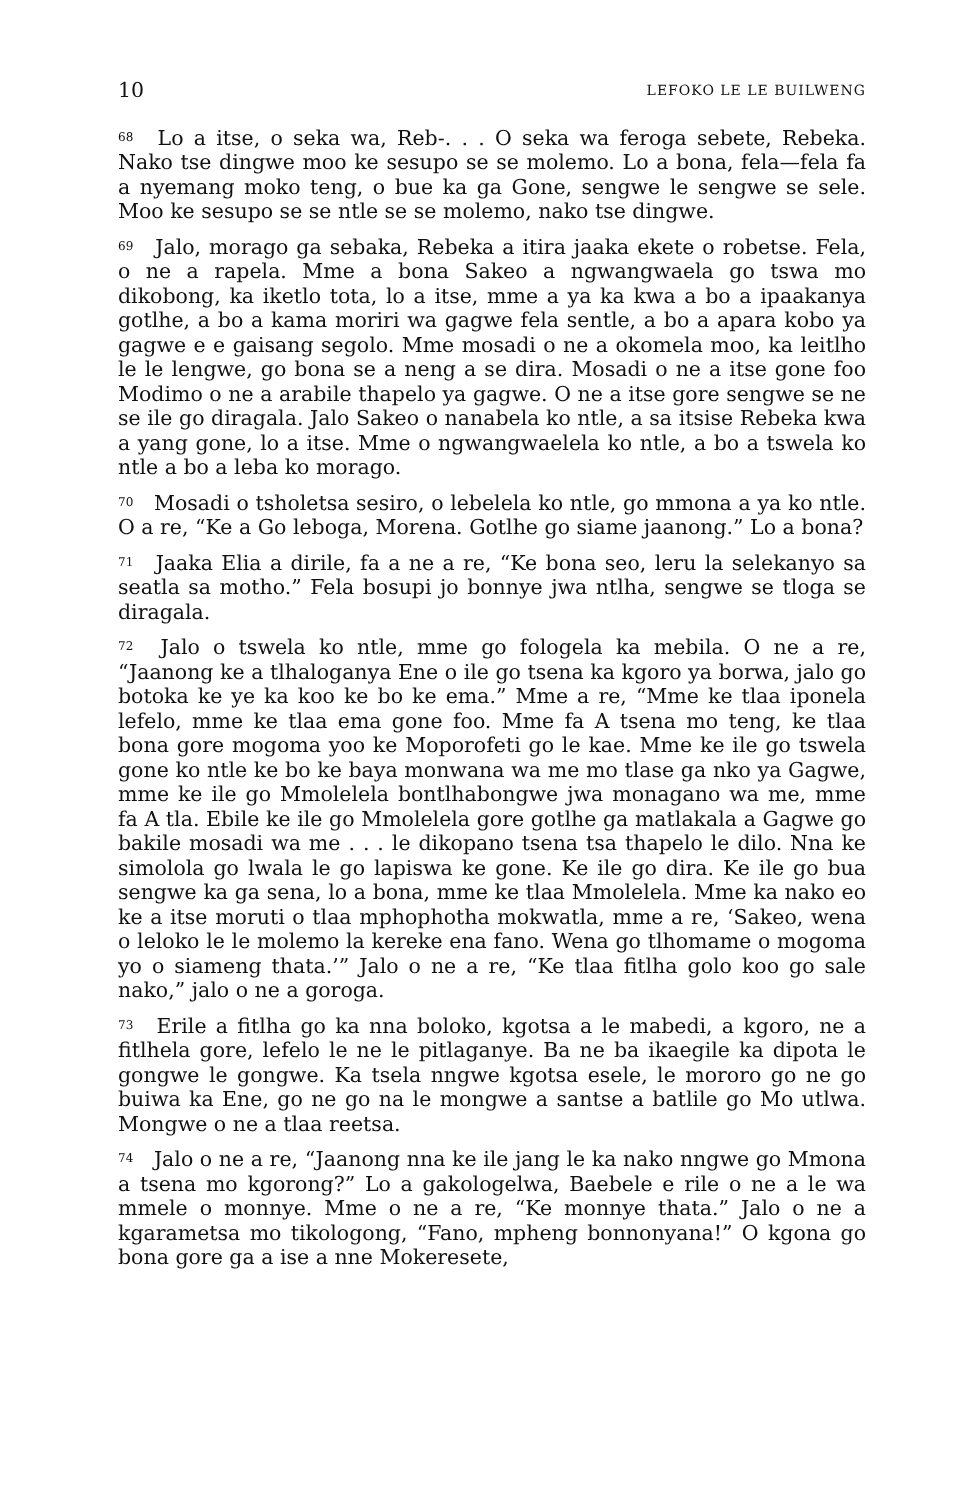10 LEFOKO LE LE BUILWENG
<sup>68</sup> Lo a itse, o seka wa, Reb-. . . O seka wa feroga sebete, Rebeka. Nako tse dingwe moo ke sesupo se se molemo. Lo a bona, fela—fela fa a nyemang moko teng, o bue ka ga Gone, sengwe le sengwe se sele. Moo ke sesupo se se ntle se se molemo, nako tse dingwe.
<sup>69</sup> Jalo, morago ga sebaka, Rebeka a itira jaaka ekete o robetse. Fela, o ne a rapela. Mme a bona Sakeo a ngwangwaela go tswa mo dikobong, ka iketlo tota, lo a itse, mme a ya ka kwa a bo a ipaakanya gotlhe, a bo a kama moriri wa gagwe fela sentle, a bo a apara kobo ya gagwe e e gaisang segolo. Mme mosadi o ne a okomela moo, ka leitlho le le lengwe, go bona se a neng a se dira. Mosadi o ne a itse gone foo Modimo o ne a arabile thapelo ya gagwe. O ne a itse gore sengwe se ne se ile go diragala. Jalo Sakeo o nanabela ko ntle, a sa itsise Rebeka kwa a yang gone, lo a itse. Mme o ngwangwaelela ko ntle, a bo a tswela ko ntle a bo a leba ko morago.
<sup>70</sup> Mosadi o tsholetsa sesiro, o lebelela ko ntle, go mmona a ya ko ntle. O a re, “Ke a Go leboga, Morena. Gotlhe go siame jaanong.” Lo a bona?
<sup>71</sup> Jaaka Elia a dirile, fa a ne a re, “Ke bona seo, leru la selekanyo sa seatla sa motho.” Fela bosupi jo bonnye jwa ntlha, sengwe se tloga se diragala.
<sup>72</sup> Jalo o tswela ko ntle, mme go fologela ka mebila. O ne a re, “Jaanong ke a tlhaloganya Ene o ile go tsena ka kgoro ya borwa, jalo go botoka ke ye ka koo ke bo ke ema.” Mme a re, “Mme ke tlaa iponela lefelo, mme ke tlaa ema gone foo. Mme fa A tsena mo teng, ke tlaa bona gore mogoma yoo ke Moporofeti go le kae. Mme ke ile go tswela gone ko ntle ke bo ke baya monwana wa me mo tlase ga nko ya Gagwe, mme ke ile go Mmolelela bontlhabongwe jwa monagano wa me, mme fa A tla. Ebile ke ile go Mmolelela gore gotlhe ga matlakala a Gagwe go bakile mosadi wa me . . . le dikopano tsena tsa thapelo le dilo. Nna ke simololа go lwala le go lapiswa ke gone. Ke ile go dira. Ke ile go bua sengwe ka ga sena, lo a bona, mme ke tlaa Mmolelela. Mme ka nako eo ke a itse moruti o tlaa mphophotha mokwatla, mme a re, ‘Sakeo, wena o leloko le le molemo la kereke ena fano. Wena go tlhomame o mogoma yo o siameng thata.’” Jalo o ne a re, “Ke tlaa fitlha golo koo go sale nako,” jalo o ne a goroga.
<sup>73</sup> Erile a fitlha go ka nna boloko, kgotsa a le mabedi, a kgoro, ne a fitlhela gore, lefelo le ne le pitlaganye. Ba ne ba ikaegile ka dipota le gongwe le gongwe. Ka tsela nngwe kgotsa esele, le mororo go ne go buiwa ka Ene, go ne go na le mongwe a santse a batlile go Mo utlwa. Mongwe o ne a tlaa reetsa.
<sup>74</sup> Jalo o ne a re, “Jaanong nna ke ile jang le ka nako nngwe go Mmona a tsena mo kgorong?” Lo a gakologelwa, Baebele e rile o ne a le wa mmele o monnye. Mme o ne a re, “Ke monnye thata.” Jalo o ne a kgarametsa mo tikologong, “Fano, mpheng bonnonyana!” O kgona go bona gore ga a ise a nne Mokeresete,